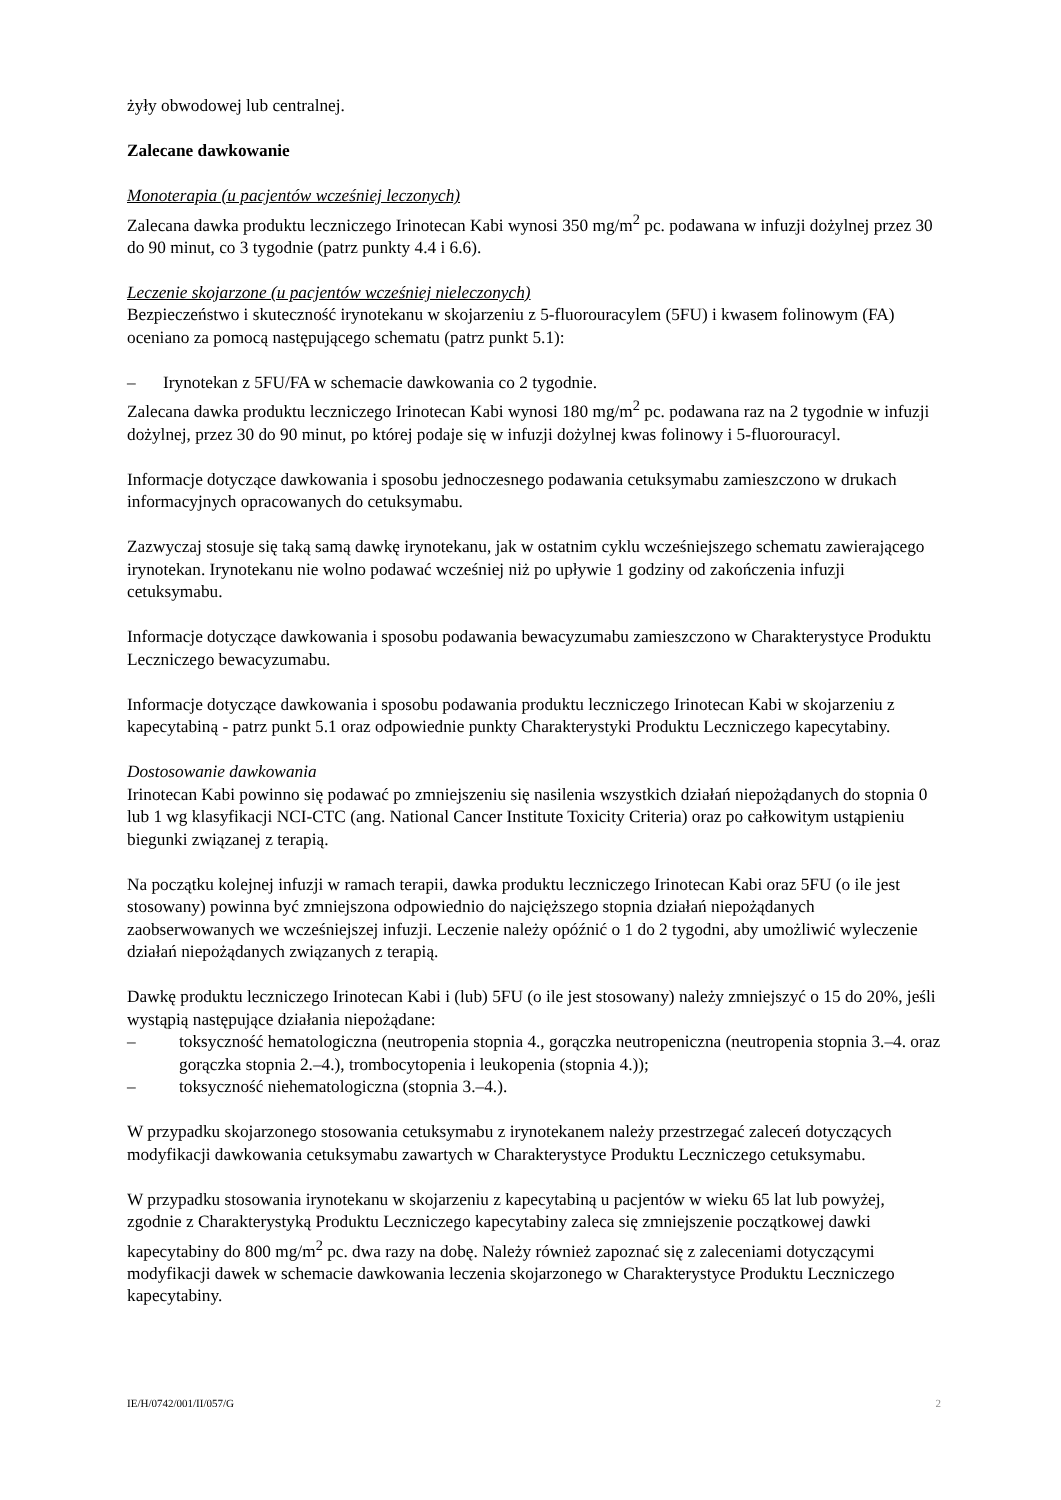żyły obwodowej lub centralnej.
Zalecane dawkowanie
Monoterapia (u pacjentów wcześniej leczonych)
Zalecana dawka produktu leczniczego Irinotecan Kabi wynosi 350 mg/m<sup>2</sup> pc. podawana w infuzji dożylnej przez 30 do 90 minut, co 3 tygodnie (patrz punkty 4.4 i 6.6).
Leczenie skojarzone (u pacjentów wcześniej nieleczonych)
Bezpieczeństwo i skuteczność irynotekanu w skojarzeniu z 5-fluorouracylem (5FU) i kwasem folinowym (FA) oceniano za pomocą następującego schematu (patrz punkt 5.1):
– Irynotekan z 5FU/FA w schemacie dawkowania co 2 tygodnie.
Zalecana dawka produktu leczniczego Irinotecan Kabi wynosi 180 mg/m<sup>2</sup> pc. podawana raz na 2 tygodnie w infuzji dożylnej, przez 30 do 90 minut, po której podaje się w infuzji dożylnej kwas folinowy i 5-fluorouracyl.
Informacje dotyczące dawkowania i sposobu jednoczesnego podawania cetuksymabu zamieszczono w drukach informacyjnych opracowanych do cetuksymabu.
Zazwyczaj stosuje się taką samą dawkę irynotekanu, jak w ostatnim cyklu wcześniejszego schematu zawierającego irynotekan. Irynotekanu nie wolno podawać wcześniej niż po upływie 1 godziny od zakończenia infuzji cetuksymabu.
Informacje dotyczące dawkowania i sposobu podawania bewacyzumabu zamieszczono w Charakterystyce Produktu Leczniczego bewacyzumabu.
Informacje dotyczące dawkowania i sposobu podawania produktu leczniczego Irinotecan Kabi w skojarzeniu z kapecytabiną - patrz punkt 5.1 oraz odpowiednie punkty Charakterystyki Produktu Leczniczego kapecytabiny.
Dostosowanie dawkowania
Irinotecan Kabi powinno się podawać po zmniejszeniu się nasilenia wszystkich działań niepożądanych do stopnia 0 lub 1 wg klasyfikacji NCI-CTC (ang. National Cancer Institute Toxicity Criteria) oraz po całkowitym ustąpieniu biegunki związanej z terapią.
Na początku kolejnej infuzji w ramach terapii, dawka produktu leczniczego Irinotecan Kabi oraz 5FU (o ile jest stosowany) powinna być zmniejszona odpowiednio do najcięższego stopnia działań niepożądanych zaobserwowanych we wcześniejszej infuzji. Leczenie należy opóźnić o 1 do 2 tygodni, aby umożliwić wyleczenie działań niepożądanych związanych z terapią.
Dawkę produktu leczniczego Irinotecan Kabi i (lub) 5FU (o ile jest stosowany) należy zmniejszyć o 15 do 20%, jeśli wystąpią następujące działania niepożądane:
– toksyczność hematologiczna (neutropenia stopnia 4., gorączka neutropeniczna (neutropenia stopnia 3.–4. oraz gorączka stopnia 2.–4.), trombocytopenia i leukopenia (stopnia 4.));
– toksyczność niehematologiczna (stopnia 3.–4.).
W przypadku skojarzonego stosowania cetuksymabu z irynotekanem należy przestrzegać zaleceń dotyczących modyfikacji dawkowania cetuksymabu zawartych w Charakterystyce Produktu Leczniczego cetuksymabu.
W przypadku stosowania irynotekanu w skojarzeniu z kapecytabiną u pacjentów w wieku 65 lat lub powyżej, zgodnie z Charakterystyką Produktu Leczniczego kapecytabiny zaleca się zmniejszenie początkowej dawki kapecytabiny do 800 mg/m<sup>2</sup> pc. dwa razy na dobę. Należy również zapoznać się z zaleceniami dotyczącymi modyfikacji dawek w schemacie dawkowania leczenia skojarzonego w Charakterystyce Produktu Leczniczego kapecytabiny.
IE/H/0742/001/II/057/G 2